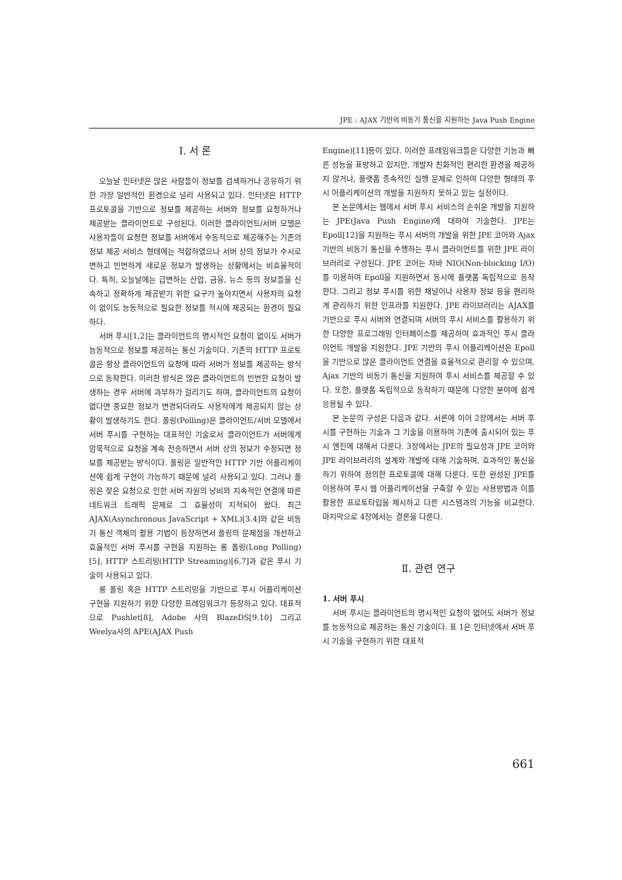JPE : AJAX 기반의 비동기 통신을 지원하는 Java Push Engine
Ⅰ. 서 론
오늘날 인터넷은 많은 사람들이 정보를 검색하거나 공유하기 위한 가장 일반적인 환경으로 널리 사용되고 있다. 인터넷은 HTTP 프로토콜을 기반으로 정보를 제공하는 서버와 정보를 요청하거나 제공받는 클라이언트로 구성된다. 이러한 클라이언트/서버 모델은 사용자들이 요청한 정보를 서버에서 수동적으로 제공해주는 기존의 정보 제공 서비스 형태에는 적합하였으나 서버 상의 정보가 수시로 변하고 빈번하게 새로운 정보가 발생하는 상황에서는 비효율적이다. 특히, 오늘날에는 급변하는 산업, 금융, 뉴스 등의 정보들을 신속하고 정확하게 제공받기 위한 요구가 높아지면서 사용자의 요청이 없이도 능동적으로 필요한 정보를 적시에 제공되는 환경이 필요하다.
서버 푸시[1,2]는 클라이언트의 명시적인 요청이 없이도 서버가 능동적으로 정보를 제공하는 통신 기술이다. 기존의 HTTP 프로토콜은 항상 클라이언트의 요청에 따라 서버가 정보를 제공하는 방식으로 동작한다. 이러한 방식은 많은 클라이언트의 빈번한 요청이 발생하는 경우 서버에 과부하가 걸리기도 하며, 클라이언트의 요청이 없다면 중요한 정보가 변경되더라도 사용자에게 제공되지 않는 상황이 발생하기도 한다. 폴링(Polling)은 클라이언트/서버 모델에서 서버 푸시를 구현하는 대표적인 기술로서 클라이언트가 서버에게 암묵적으로 요청을 계속 전송하면서 서버 상의 정보가 수정되면 정보를 제공받는 방식이다. 폴링은 일반적인 HTTP 기반 어플리케이션에 쉽게 구현이 가능하기 때문에 널리 사용되고 있다. 그러나 폴링은 잦은 요청으로 인한 서버 자원의 낭비와 지속적인 연결에 따른 네트워크 트래픽 문제로 그 효율성이 지적되어 왔다. 최근 AJAX(Asynchronous JavaScript + XML)[3.4]와 같은 비동기 통신 객체의 활용 기법이 등장하면서 폴링의 문제점을 개선하고 효율적인 서버 푸시를 구현을 지원하는 롱 폴링(Long Polling)[5], HTTP 스트리밍(HTTP Streaming)[6,7]과 같은 푸시 기술이 사용되고 있다.
롱 폴링 혹은 HTTP 스트리밍을 기반으로 푸시 어플리케이션 구현을 지원하기 위한 다양한 프레임워크가 등장하고 있다. 대표적으로 Pushlet[8], Adobe 사의 BlazeDS[9.10] 그리고 Weelya사의 APE(AJAX Push
Engine)[11]등이 있다. 이러한 프레임워크들은 다양한 기능과 빠른 성능을 표방하고 있지만, 개발자 친화적인 편리한 환경을 제공하지 않거나, 플랫폼 종속적인 실행 문제로 인하여 다양한 형태의 푸시 어플리케이션의 개발을 지원하지 못하고 있는 실정이다.
본 논문에서는 웹에서 서버 푸시 서비스의 손쉬운 개발을 지원하는 JPE(Java Push Engine)에 대하여 기술한다. JPE는 Epoll[12]을 지원하는 푸시 서버의 개발을 위한 JPE 코어와 Ajax 기반의 비동기 통신을 수행하는 푸시 클라이언트를 위한 JPE 라이브러리로 구성된다. JPE 코어는 자바 NIO(Non-blocking I/O)를 이용하여 Epoll을 지원하면서 동시에 플랫폼 독립적으로 동작한다. 그리고 정보 푸시를 위한 채널이나 사용자 정보 등을 편리하게 관리하기 위한 인프라를 지원한다. JPE 라이브러리는 AJAX를 기반으로 푸시 서버와 연결되며 서버의 푸시 서비스를 활용하기 위한 다양한 프로그래밍 인터페이스를 제공하여 효과적인 푸시 클라이언트 개발을 지원한다. JPE 기반의 푸시 어플리케이션은 Epoll을 기반으로 많은 클라이언트 연결을 효율적으로 관리할 수 있으며, Ajax 기반의 비동기 통신을 지원하여 푸시 서비스를 제공할 수 있다. 또한, 플랫폼 독립적으로 동작하기 때문에 다양한 분야에 쉽게 응용될 수 있다.
본 논문의 구성은 다음과 같다. 서론에 이어 2장에서는 서버 푸시를 구현하는 기술과 그 기술을 이용하여 기존에 출시되어 있는 푸시 엔진에 대해서 다룬다. 3장에서는 JPE의 필요성과 JPE 코어와 JPE 라이브러리의 설계와 개발에 대해 기술하며, 효과적인 통신을 하기 위하여 정의한 프로토콜에 대해 다룬다. 또한 완성된 JPE를 이용하여 푸시 웹 어플리케이션을 구축할 수 있는 사용방법과 이를 활용한 프로토타입을 제시하고 다른 시스템과의 기능을 비교한다. 마지막으로 4장에서는 결론을 다룬다.
Ⅱ. 관련 연구
1. 서버 푸시
서버 푸시는 클라이언트의 명시적인 요청이 없어도 서버가 정보를 능동적으로 제공하는 통신 기술이다. 표 1은 인터넷에서 서버 푸시 기술을 구현하기 위한 대표적
661